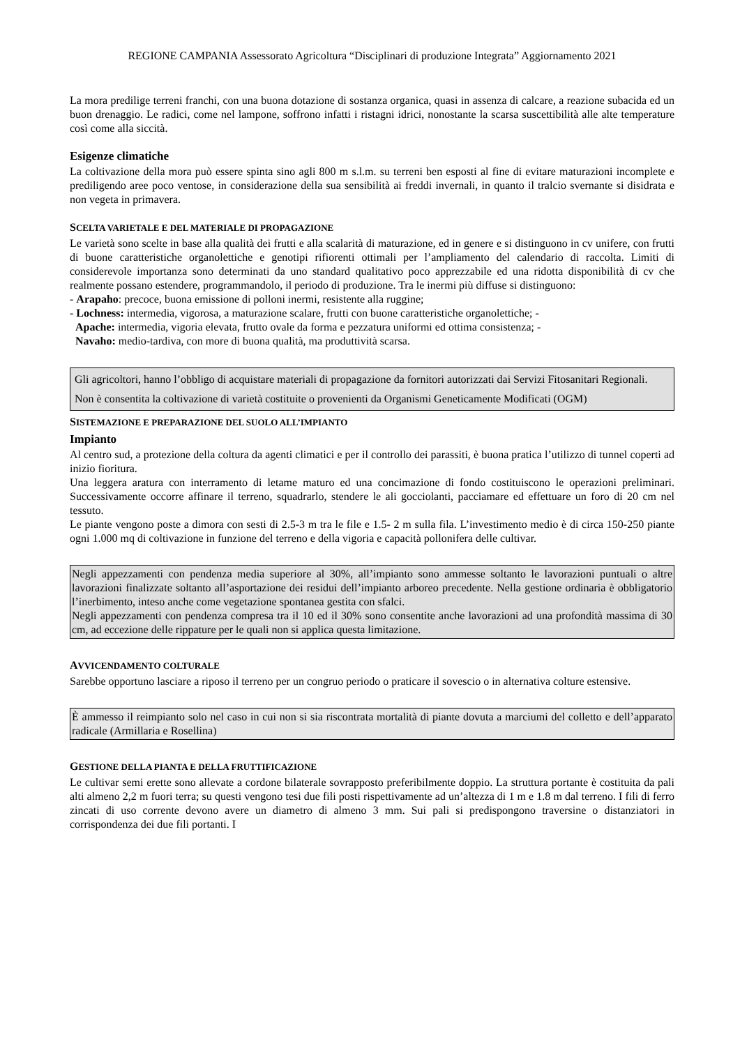REGIONE CAMPANIA Assessorato Agricoltura “Disciplinari di produzione Integrata” Aggiornamento 2021
La mora predilige terreni franchi, con una buona dotazione di sostanza organica, quasi in assenza di calcare, a reazione subacida ed un buon drenaggio. Le radici, come nel lampone, soffrono infatti i ristagni idrici, nonostante la scarsa suscettibilità alle alte temperature così come alla siccità.
Esigenze climatiche
La coltivazione della mora può essere spinta sino agli 800 m s.l.m. su terreni ben esposti al fine di evitare maturazioni incomplete e prediligendo aree poco ventose, in considerazione della sua sensibilità ai freddi invernali, in quanto il tralcio svernante si disidrata e non vegeta in primavera.
SCELTA VARIETALE E DEL MATERIALE DI PROPAGAZIONE
Le varietà sono scelte in base alla qualità dei frutti e alla scalarità di maturazione, ed in genere e si distinguono in cv unifere, con frutti di buone caratteristiche organolettiche e genotipi rifiorenti ottimali per l’ampliamento del calendario di raccolta. Limiti di considerevole importanza sono determinati da uno standard qualitativo poco apprezzabile ed una ridotta disponibilità di cv che realmente possano estendere, programmandolo, il periodo di produzione. Tra le inermi più diffuse si distinguono:
- Arapaho: precoce, buona emissione di polloni inermi, resistente alla ruggine;
- Lochness: intermedia, vigorosa, a maturazione scalare, frutti con buone caratteristiche organolettiche; -
Apache: intermedia, vigoria elevata, frutto ovale da forma e pezzatura uniformi ed ottima consistenza; -
Navaho: medio-tardiva, con more di buona qualità, ma produttività scarsa.
Gli agricoltori, hanno l’obbligo di acquistare materiali di propagazione da fornitori autorizzati dai Servizi Fitosanitari Regionali.
Non è consentita la coltivazione di varietà costituite o provenienti da Organismi Geneticamente Modificati (OGM)
SISTEMAZIONE E PREPARAZIONE DEL SUOLO ALL’IMPIANTO
Impianto
Al centro sud, a protezione della coltura da agenti climatici e per il controllo dei parassiti, è buona pratica l’utilizzo di tunnel coperti ad inizio fioritura.
Una leggera aratura con interramento di letame maturo ed una concimazione di fondo costituiscono le operazioni preliminari. Successivamente occorre affinare il terreno, squadrarlo, stendere le ali gocciolanti, pacciamare ed effettuare un foro di 20 cm nel tessuto.
Le piante vengono poste a dimora con sesti di 2.5-3 m tra le file e 1.5- 2 m sulla fila. L’investimento medio è di circa 150-250 piante ogni 1.000 mq di coltivazione in funzione del terreno e della vigoria e capacità pollonifera delle cultivar.
Negli appezzamenti con pendenza media superiore al 30%, all’impianto sono ammesse soltanto le lavorazioni puntuali o altre lavorazioni finalizzate soltanto all’asportazione dei residui dell’impianto arboreo precedente. Nella gestione ordinaria è obbligatorio l’inerbimento, inteso anche come vegetazione spontanea gestita con sfalci.
Negli appezzamenti con pendenza compresa tra il 10 ed il 30% sono consentite anche lavorazioni ad una profondità massima di 30 cm, ad eccezione delle rippature per le quali non si applica questa limitazione.
AVVICENDAMENTO COLTURALE
Sarebbe opportuno lasciare a riposo il terreno per un congruo periodo o praticare il sovescio o in alternativa colture estensive.
È ammesso il reimpianto solo nel caso in cui non si sia riscontrata mortalità di piante dovuta a marciumi del colletto e dell’apparato radicale (Armillaria e Rosellina)
GESTIONE DELLA PIANTA E DELLA FRUTTIFICAZIONE
Le cultivar semi erette sono allevate a cordone bilaterale sovrapposto preferibilmente doppio. La struttura portante è costituita da pali alti almeno 2,2 m fuori terra; su questi vengono tesi due fili posti rispettivamente ad un’altezza di 1 m e 1.8 m dal terreno. I fili di ferro zincati di uso corrente devono avere un diametro di almeno 3 mm. Sui pali si predispongono traversine o distanziatori in corrispondenza dei due fili portanti. I